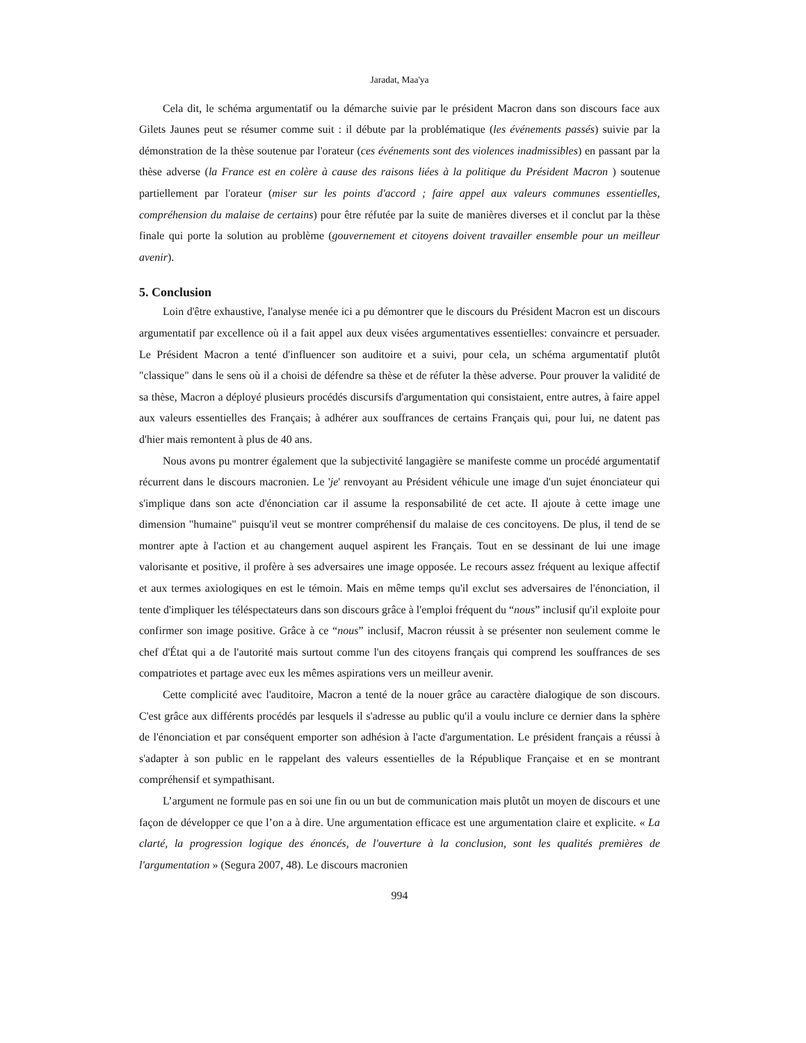Jaradat, Maa'ya
Cela dit, le schéma argumentatif ou la démarche suivie par le président Macron dans son discours face aux Gilets Jaunes peut se résumer comme suit : il débute par la problématique (les événements passés) suivie par la démonstration de la thèse soutenue par l'orateur (ces événements sont des violences inadmissibles) en passant par la thèse adverse (la France est en colère à cause des raisons liées à la politique du Président Macron ) soutenue partiellement par l'orateur (miser sur les points d'accord ; faire appel aux valeurs communes essentielles, compréhension du malaise de certains) pour être réfutée par la suite de manières diverses et il conclut par la thèse finale qui porte la solution au problème (gouvernement et citoyens doivent travailler ensemble pour un meilleur avenir).
5. Conclusion
Loin d'être exhaustive, l'analyse menée ici a pu démontrer que le discours du Président Macron est un discours argumentatif par excellence où il a fait appel aux deux visées argumentatives essentielles: convaincre et persuader. Le Président Macron a tenté d'influencer son auditoire et a suivi, pour cela, un schéma argumentatif plutôt "classique" dans le sens où il a choisi de défendre sa thèse et de réfuter la thèse adverse. Pour prouver la validité de sa thèse, Macron a déployé plusieurs procédés discursifs d'argumentation qui consistaient, entre autres, à faire appel aux valeurs essentielles des Français; à adhérer aux souffrances de certains Français qui, pour lui, ne datent pas d'hier mais remontent à plus de 40 ans.
Nous avons pu montrer également que la subjectivité langagière se manifeste comme un procédé argumentatif récurrent dans le discours macronien. Le 'je' renvoyant au Président véhicule une image d'un sujet énonciateur qui s'implique dans son acte d'énonciation car il assume la responsabilité de cet acte. Il ajoute à cette image une dimension "humaine" puisqu'il veut se montrer compréhensif du malaise de ces concitoyens. De plus, il tend de se montrer apte à l'action et au changement auquel aspirent les Français. Tout en se dessinant de lui une image valorisante et positive, il profère à ses adversaires une image opposée. Le recours assez fréquent au lexique affectif et aux termes axiologiques en est le témoin. Mais en même temps qu'il exclut ses adversaires de l'énonciation, il tente d'impliquer les téléspectateurs dans son discours grâce à l'emploi fréquent du “nous” inclusif qu'il exploite pour confirmer son image positive. Grâce à ce “nous” inclusif, Macron réussit à se présenter non seulement comme le chef d'État qui a de l'autorité mais surtout comme l'un des citoyens français qui comprend les souffrances de ses compatriotes et partage avec eux les mêmes aspirations vers un meilleur avenir.
Cette complicité avec l'auditoire, Macron a tenté de la nouer grâce au caractère dialogique de son discours. C'est grâce aux différents procédés par lesquels il s'adresse au public qu'il a voulu inclure ce dernier dans la sphère de l'énonciation et par conséquent emporter son adhésion à l'acte d'argumentation. Le président français a réussi à s'adapter à son public en le rappelant des valeurs essentielles de la République Française et en se montrant compréhensif et sympathisant.
L’argument ne formule pas en soi une fin ou un but de communication mais plutôt un moyen de discours et une façon de développer ce que l’on a à dire. Une argumentation efficace est une argumentation claire et explicite. « La clarté, la progression logique des énoncés, de l'ouverture à la conclusion, sont les qualités premières de l'argumentation » (Segura 2007, 48). Le discours macronien
994